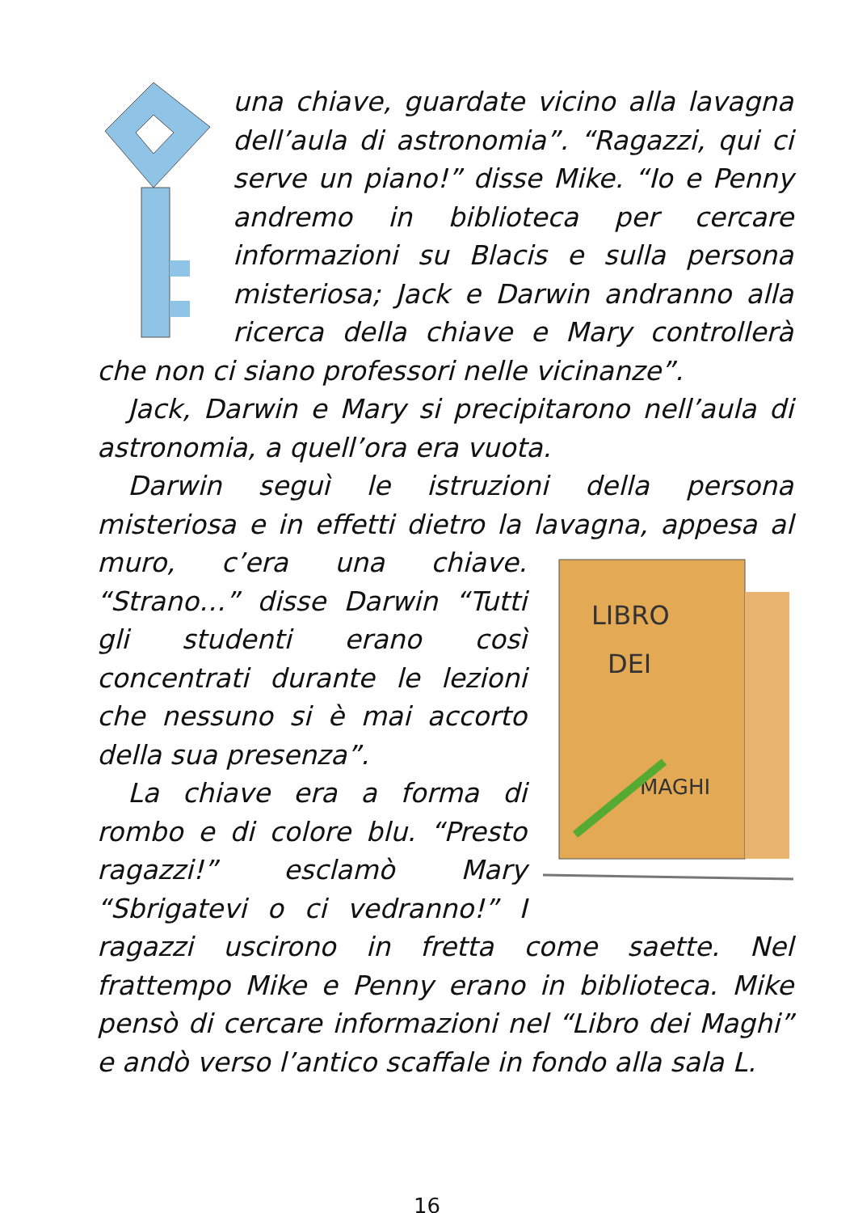una chiave, guardate vicino alla lavagna dell’aula di astronomia”. “Ragazzi, qui ci serve un piano!” disse Mike. “Io e Penny andremo in biblioteca per cercare informazioni su Blacis e sulla persona misteriosa; Jack e Darwin andranno alla ricerca della chiave e Mary controllerà che non ci siano professori nelle vicinanze”.
Jack, Darwin e Mary si precipitarono nell’aula di astronomia, a quell’ora era vuota.
Darwin seguì le istruzioni della persona misteriosa e in effetti dietro la lavagna, appesa al muro, c’era una chiave.
LIBRO
DEI
MAGHI
“Strano…” disse Darwin “Tutti gli studenti erano così concentrati durante le lezioni che nessuno si è mai accorto della sua presenza”.
La chiave era a forma di rombo e di colore blu. “Presto ragazzi!” esclamò Mary “Sbrigatevi o ci vedranno!” I ragazzi uscirono in fretta come saette. Nel frattempo Mike e Penny erano in biblioteca. Mike pensò di cercare informazioni nel “Libro dei Maghi” e andò verso l’antico scaffale in fondo alla sala L.
16